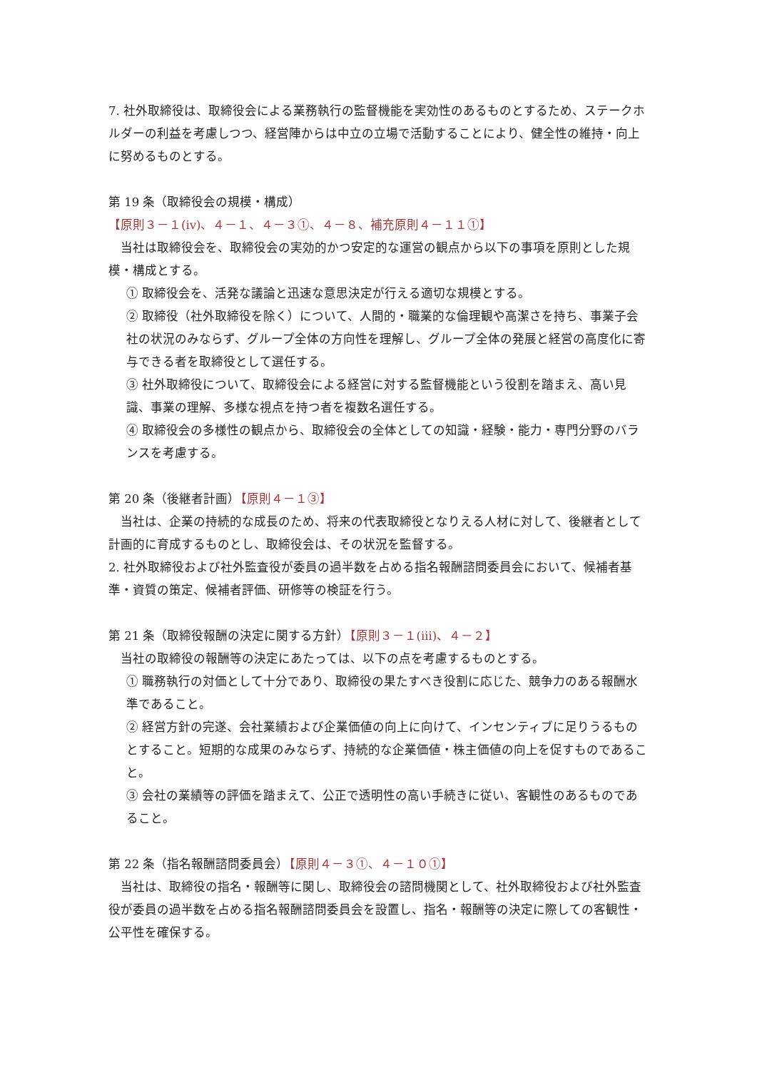7. 社外取締役は、取締役会による業務執行の監督機能を実効性のあるものとするため、ステークホルダーの利益を考慮しつつ、経営陣からは中立の立場で活動することにより、健全性の維持・向上に努めるものとする。
第 19 条（取締役会の規模・構成）
【原則３－１(iv)、４－１、４－３①、４－８、補充原則４－１１①】
当社は取締役会を、取締役会の実効的かつ安定的な運営の観点から以下の事項を原則とした規模・構成とする。
① 取締役会を、活発な議論と迅速な意思決定が行える適切な規模とする。
② 取締役（社外取締役を除く）について、人間的・職業的な倫理観や高潔さを持ち、事業子会社の状況のみならず、グループ全体の方向性を理解し、グループ全体の発展と経営の高度化に寄与できる者を取締役として選任する。
③ 社外取締役について、取締役会による経営に対する監督機能という役割を踏まえ、高い見識、事業の理解、多様な視点を持つ者を複数名選任する。
④ 取締役会の多様性の観点から、取締役会の全体としての知識・経験・能力・専門分野のバランスを考慮する。
第 20 条（後継者計画）【原則４－１③】
当社は、企業の持続的な成長のため、将来の代表取締役となりえる人材に対して、後継者として計画的に育成するものとし、取締役会は、その状況を監督する。
2. 社外取締役および社外監査役が委員の過半数を占める指名報酬諮問委員会において、候補者基準・資質の策定、候補者評価、研修等の検証を行う。
第 21 条（取締役報酬の決定に関する方針）【原則３－１(iii)、４－２】
当社の取締役の報酬等の決定にあたっては、以下の点を考慮するものとする。
① 職務執行の対価として十分であり、取締役の果たすべき役割に応じた、競争力のある報酬水準であること。
② 経営方針の完遂、会社業績および企業価値の向上に向けて、インセンティブに足りうるものとすること。短期的な成果のみならず、持続的な企業価値・株主価値の向上を促すものであること。
③ 会社の業績等の評価を踏まえて、公正で透明性の高い手続きに従い、客観性のあるものであること。
第 22 条（指名報酬諮問委員会）【原則４－３①、４－１０①】
当社は、取締役の指名・報酬等に関し、取締役会の諮問機関として、社外取締役および社外監査役が委員の過半数を占める指名報酬諮問委員会を設置し、指名・報酬等の決定に際しての客観性・公平性を確保する。